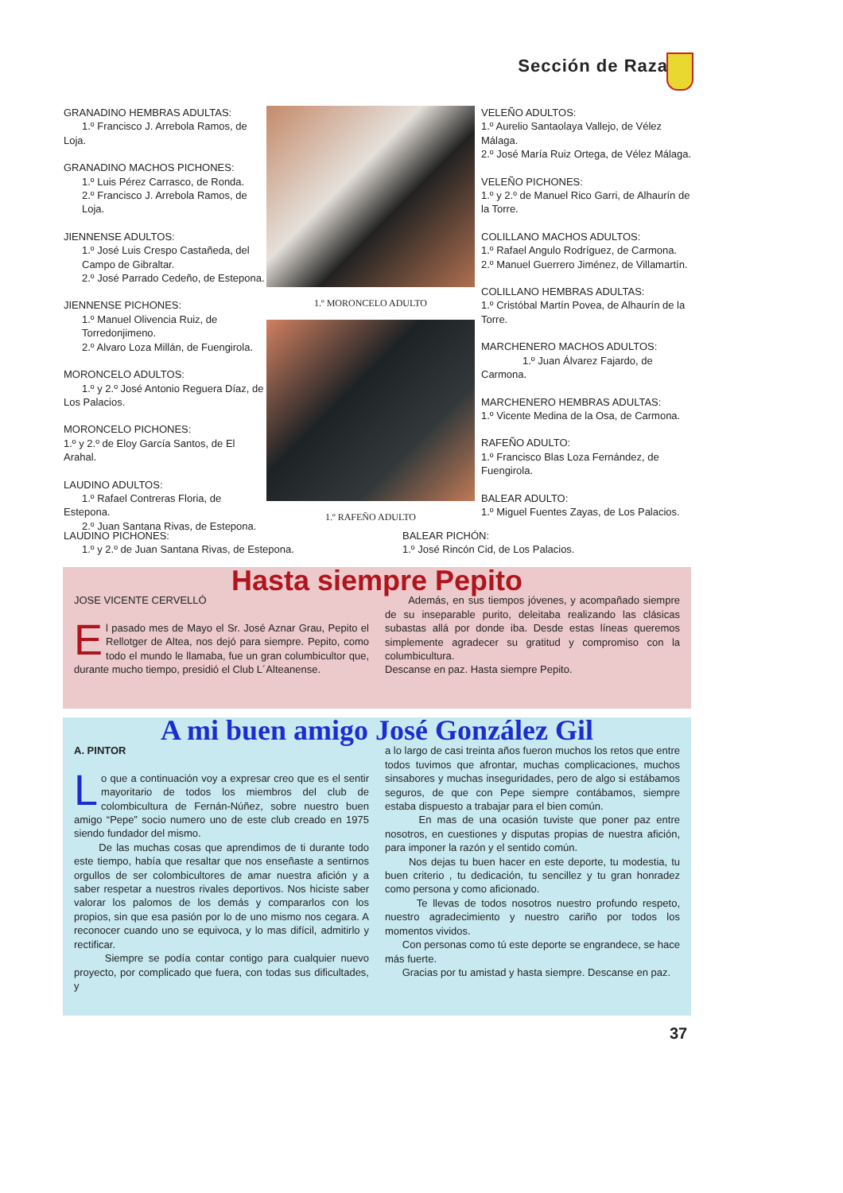Sección de Raza
GRANADINO HEMBRAS ADULTAS:
1.º Francisco J. Arrebola Ramos, de
Loja.
GRANADINO MACHOS PICHONES:
1.º Luis Pérez Carrasco, de Ronda.
2.º Francisco J. Arrebola Ramos, de
Loja.
JIENNENSE ADULTOS:
1.º José Luis Crespo Castañeda, del
Campo de Gibraltar.
2.º José Parrado Cedeño, de Estepona.
JIENNENSE PICHONES:
1.º Manuel Olivencia Ruiz, de
Torredonjimeno.
2.º Alvaro Loza Millán, de Fuengirola.
MORONCELO ADULTOS:
1.º y 2.º José Antonio Reguera Díaz, de
Los Palacios.
MORONCELO PICHONES:
1.º y 2.º de Eloy García Santos, de El Arahal.
LAUDINO ADULTOS:
1.º Rafael Contreras Floria, de Estepona.
2.º Juan Santana Rivas, de Estepona.
1.º MORONCELO ADULTO
1.º RAFEÑO ADULTO
VELEÑO ADULTOS:
1.º Aurelio Santaolaya Vallejo, de Vélez Málaga.
2.º José María Ruiz Ortega, de Vélez Málaga.
VELEÑO PICHONES:
1.º y 2.º de Manuel Rico Garri, de Alhaurín de la Torre.
COLILLANO MACHOS ADULTOS:
1.º Rafael Angulo Rodríguez, de Carmona.
2.º Manuel Guerrero Jiménez, de Villamartín.
COLILLANO HEMBRAS ADULTAS:
1.º Cristóbal Martín Povea, de Alhaurín de la Torre.
MARCHENERO MACHOS ADULTOS:
1.º Juan Álvarez Fajardo, de
Carmona.
MARCHENERO HEMBRAS ADULTAS:
1.º Vicente Medina de la Osa, de Carmona.
RAFEÑO ADULTO:
1.º Francisco Blas Loza Fernández, de Fuengirola.
BALEAR ADULTO:
1.º Miguel Fuentes Zayas, de Los Palacios.
LAUDINO PICHONES:
1.º y 2.º de Juan Santana Rivas, de Estepona.
BALEAR PICHÓN:
1.º José Rincón Cid, de Los Palacios.
Hasta siempre Pepito
JOSE VICENTE CERVELLÓ
El pasado mes de Mayo el Sr. José Aznar Grau, Pepito el Rellotger de Altea, nos dejó para siempre. Pepito, como todo el mundo le llamaba, fue un gran columbicultor que, durante mucho tiempo, presidió el Club L´Alteanense.
Además, en sus tiempos jóvenes, y acompañado siempre de su inseparable purito, deleitaba realizando las clásicas subastas allá por donde iba. Desde estas líneas queremos simplemente agradecer su gratitud y compromiso con la columbicultura.
Descanse en paz. Hasta siempre Pepito.
A mi buen amigo José González Gil
A. PINTOR
Lo que a continuación voy a expresar creo que es el sentir mayoritario de todos los miembros del club de colombicultura de Fernán-Núñez, sobre nuestro buen amigo “Pepe” socio numero uno de este club creado en 1975 siendo fundador del mismo.
De las muchas cosas que aprendimos de ti durante todo este tiempo, había que resaltar que nos enseñaste a sentirnos orgullos de ser colombicultores de amar nuestra afición y a saber respetar a nuestros rivales deportivos. Nos hiciste saber valorar los palomos de los demás y compararlos con los propios, sin que esa pasión por lo de uno mismo nos cegara. A reconocer cuando uno se equivoca, y lo mas difícil, admitirlo y rectificar.
Siempre se podía contar contigo para cualquier nuevo proyecto, por complicado que fuera, con todas sus dificultades, y
a lo largo de casi treinta años fueron muchos los retos que entre todos tuvimos que afrontar, muchas complicaciones, muchos sinsabores y muchas inseguridades, pero de algo si estábamos seguros, de que con Pepe siempre contábamos, siempre estaba dispuesto a trabajar para el bien común.
En mas de una ocasión tuviste que poner paz entre nosotros, en cuestiones y disputas propias de nuestra afición, para imponer la razón y el sentido común.
Nos dejas tu buen hacer en este deporte, tu modestia, tu buen criterio , tu dedicación, tu sencillez y tu gran honradez como persona y como aficionado.
Te llevas de todos nosotros nuestro profundo respeto, nuestro agradecimiento y nuestro cariño por todos los momentos vividos.
Con personas como tú este deporte se engrandece, se hace más fuerte.
Gracias por tu amistad y hasta siempre. Descanse en paz.
37